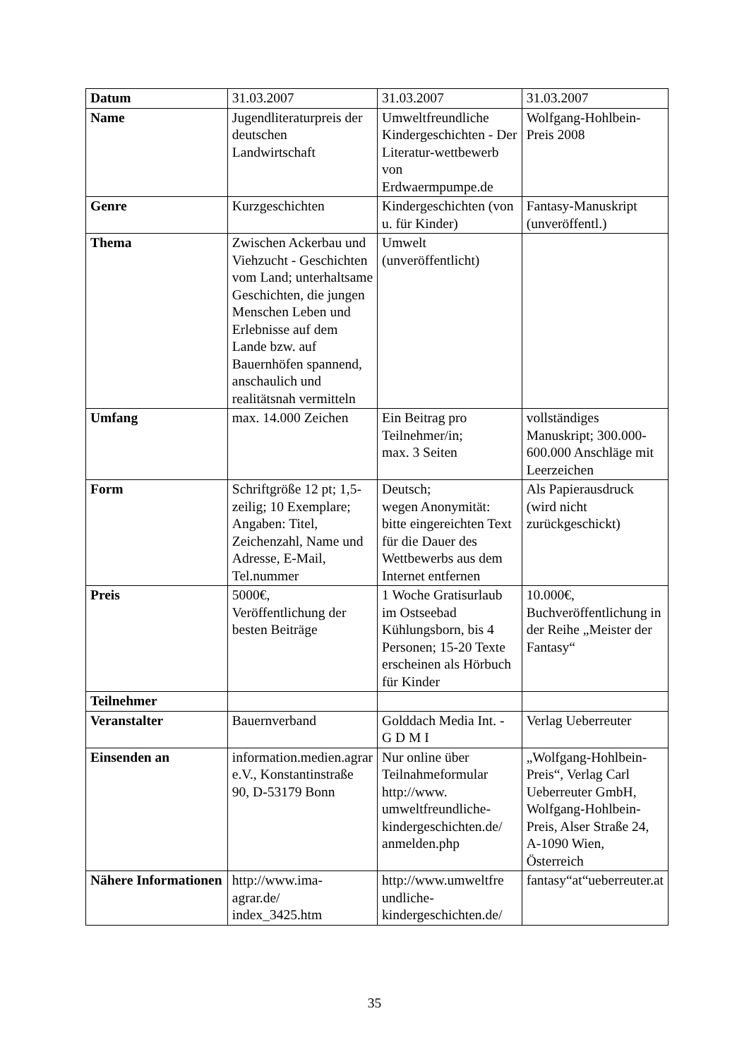| Datum | 31.03.2007 | 31.03.2007 | 31.03.2007 |
| Name | Jugendliteraturpreis der deutschen Landwirtschaft | Umweltfreundliche Kindergeschichten - Der Literatur-wettbewerb von Erdwaermpumpe.de | Wolfgang-Hohlbein-Preis 2008 |
| Genre | Kurzgeschichten | Kindergeschichten (von u. für Kinder) | Fantasy-Manuskript (unveröffentl.) |
| Thema | Zwischen Ackerbau und Viehzucht - Geschichten vom Land; unterhaltsame Geschichten, die jungen Menschen Leben und Erlebnisse auf dem Lande bzw. auf Bauernhöfen spannend, anschaulich und realitätsnah vermitteln | Umwelt (unveröffentlicht) | |
| Umfang | max. 14.000 Zeichen | Ein Beitrag pro Teilnehmer/in; max. 3 Seiten | vollständiges Manuskript; 300.000-600.000 Anschläge mit Leerzeichen |
| Form | Schriftgröße 12 pt; 1,5-zeilig; 10 Exemplare; Angaben: Titel, Zeichenzahl, Name und Adresse, E-Mail, Tel.nummer | Deutsch; wegen Anonymität: bitte eingereichten Text für die Dauer des Wettbewerbs aus dem Internet entfernen | Als Papierausdruck (wird nicht zurückgeschickt) |
| Preis | 5000€, Veröffentlichung der besten Beiträge | 1 Woche Gratisurlaub im Ostseebad Kühlungsborn, bis 4 Personen; 15-20 Texte erscheinen als Hörbuch für Kinder | 10.000€, Buchveröffentlichung in der Reihe „Meister der Fantasy“ |
| Teilnehmer | | | |
| Veranstalter | Bauernverband | Golddach Media Int. - G D M I | Verlag Ueberreuter |
| Einsenden an | information.medien.agrar e.V., Konstantinstraße 90, D-53179 Bonn | Nur online über Teilnahmeformular http://www. umweltfreundliche-kindergeschichten.de/ anmelden.php | „Wolfgang-Hohlbein-Preis“, Verlag Carl Ueberreuter GmbH, Wolfgang-Hohlbein-Preis, Alser Straße 24, A-1090 Wien, Österreich |
| Nähere Informationen | http://www.ima- agrar.de/ index_3425.htm | http://www.umweltfre undliche-kindergeschichten.de/ | fantasy“at“ueberreuter.at |
35